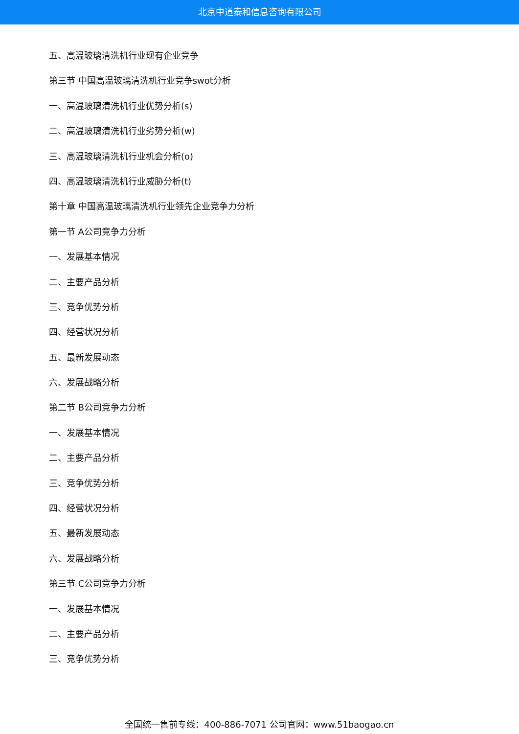北京中道泰和信息咨询有限公司
五、高温玻璃清洗机行业现有企业竞争
第三节 中国高温玻璃清洗机行业竞争swot分析
一、高温玻璃清洗机行业优势分析(s)
二、高温玻璃清洗机行业劣势分析(w)
三、高温玻璃清洗机行业机会分析(o)
四、高温玻璃清洗机行业威胁分析(t)
第十章 中国高温玻璃清洗机行业领先企业竞争力分析
第一节 A公司竞争力分析
一、发展基本情况
二、主要产品分析
三、竞争优势分析
四、经营状况分析
五、最新发展动态
六、发展战略分析
第二节 B公司竞争力分析
一、发展基本情况
二、主要产品分析
三、竞争优势分析
四、经营状况分析
五、最新发展动态
六、发展战略分析
第三节 C公司竞争力分析
一、发展基本情况
二、主要产品分析
三、竞争优势分析
全国统一售前专线：400-886-7071 公司官网：www.51baogao.cn